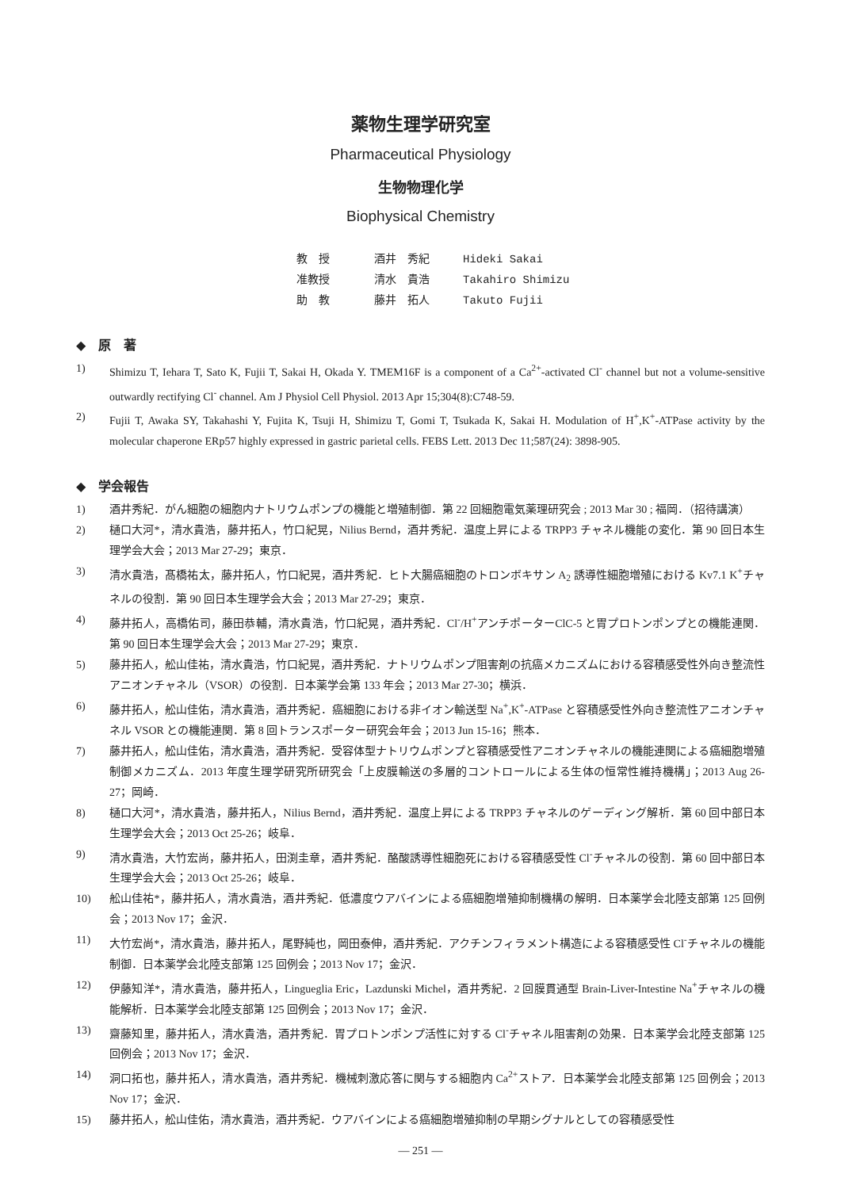薬物生理学研究室
Pharmaceutical Physiology
生物物理化学
Biophysical Chemistry
教　授 酒井　秀紀 Hideki Sakai
准教授 清水　貴浩 Takahiro Shimizu
助　教 藤井　拓人 Takuto Fujii
◆　原　著
1) Shimizu T, Iehara T, Sato K, Fujii T, Sakai H, Okada Y. TMEM16F is a component of a Ca<sup>2+</sup>-activated Cl<sup>-</sup> channel but not a volume-sensitive outwardly rectifying Cl<sup>-</sup> channel. Am J Physiol Cell Physiol. 2013 Apr 15;304(8):C748-59.
2) Fujii T, Awaka SY, Takahashi Y, Fujita K, Tsuji H, Shimizu T, Gomi T, Tsukada K, Sakai H. Modulation of H<sup>+</sup>,K<sup>+</sup>-ATPase activity by the molecular chaperone ERp57 highly expressed in gastric parietal cells. FEBS Lett. 2013 Dec 11;587(24): 3898-905.
◆　学会報告
1) 酒井秀紀．がん細胞の細胞内ナトリウムポンプの機能と増殖制御．第 22 回細胞電気薬理研究会 ; 2013 Mar 30 ; 福岡．（招待講演）
2) 樋口大河*，清水貴浩，藤井拓人，竹口紀晃，Nilius Bernd，酒井秀紀．温度上昇による TRPP3 チャネル機能の変化．第 90 回日本生理学会大会；2013 Mar 27-29；東京．
3) 清水貴浩，髙橋祐太，藤井拓人，竹口紀晃，酒井秀紀．ヒト大腸癌細胞のトロンボキサン A<sub>2</sub> 誘導性細胞増殖における Kv7.1 K<sup>+</sup>チャネルの役割．第 90 回日本生理学会大会；2013 Mar 27-29；東京．
4) 藤井拓人，高橋佑司，藤田恭輔，清水貴浩，竹口紀晃，酒井秀紀．Cl<sup>-</sup>/H<sup>+</sup>アンチポーターClC-5 と胃プロトンポンプとの機能連関．第 90 回日本生理学会大会；2013 Mar 27-29；東京．
5) 藤井拓人，舩山佳祐，清水貴浩，竹口紀晃，酒井秀紀．ナトリウムポンプ阻害剤の抗癌メカニズムにおける容積感受性外向き整流性アニオンチャネル（VSOR）の役割．日本薬学会第 133 年会；2013 Mar 27-30；横浜．
6) 藤井拓人，舩山佳佑，清水貴浩，酒井秀紀．癌細胞における非イオン輸送型 Na<sup>+</sup>,K<sup>+</sup>-ATPase と容積感受性外向き整流性アニオンチャネル VSOR との機能連関．第 8 回トランスポーター研究会年会；2013 Jun 15-16；熊本．
7) 藤井拓人，舩山佳佑，清水貴浩，酒井秀紀．受容体型ナトリウムポンプと容積感受性アニオンチャネルの機能連関による癌細胞増殖制御メカニズム．2013 年度生理学研究所研究会「上皮膜輸送の多層的コントロールによる生体の恒常性維持機構」；2013 Aug 26-27；岡崎．
8) 樋口大河*，清水貴浩，藤井拓人，Nilius Bernd，酒井秀紀．温度上昇による TRPP3 チャネルのゲーディング解析．第 60 回中部日本生理学会大会；2013 Oct 25-26；岐阜．
9) 清水貴浩，大竹宏尚，藤井拓人，田渕圭章，酒井秀紀．酪酸誘導性細胞死における容積感受性 Cl<sup>-</sup>チャネルの役割．第 60 回中部日本生理学会大会；2013 Oct 25-26；岐阜．
10) 舩山佳祐*，藤井拓人，清水貴浩，酒井秀紀．低濃度ウアバインによる癌細胞増殖抑制機構の解明．日本薬学会北陸支部第 125 回例会；2013 Nov 17；金沢．
11) 大竹宏尚*，清水貴浩，藤井拓人，尾野純也，岡田泰伸，酒井秀紀．アクチンフィラメント構造による容積感受性 Cl<sup>-</sup>チャネルの機能制御．日本薬学会北陸支部第 125 回例会；2013 Nov 17；金沢．
12) 伊藤知洋*，清水貴浩，藤井拓人，Linguеglia Eric，Lazdunski Michel，酒井秀紀．2 回膜貫通型 Brain-Liver-Intestine Na<sup>+</sup>チャネルの機能解析．日本薬学会北陸支部第 125 回例会；2013 Nov 17；金沢．
13) 齋藤知里，藤井拓人，清水貴浩，酒井秀紀．胃プロトンポンプ活性に対する Cl<sup>-</sup>チャネル阻害剤の効果．日本薬学会北陸支部第 125 回例会；2013 Nov 17；金沢．
14) 洞口拓也，藤井拓人，清水貴浩，酒井秀紀．機械刺激応答に関与する細胞内 Ca<sup>2+</sup>ストア．日本薬学会北陸支部第 125 回例会；2013 Nov 17；金沢．
15) 藤井拓人，舩山佳佑，清水貴浩，酒井秀紀．ウアバインによる癌細胞増殖抑制の早期シグナルとしての容積感受性
― 251 ―